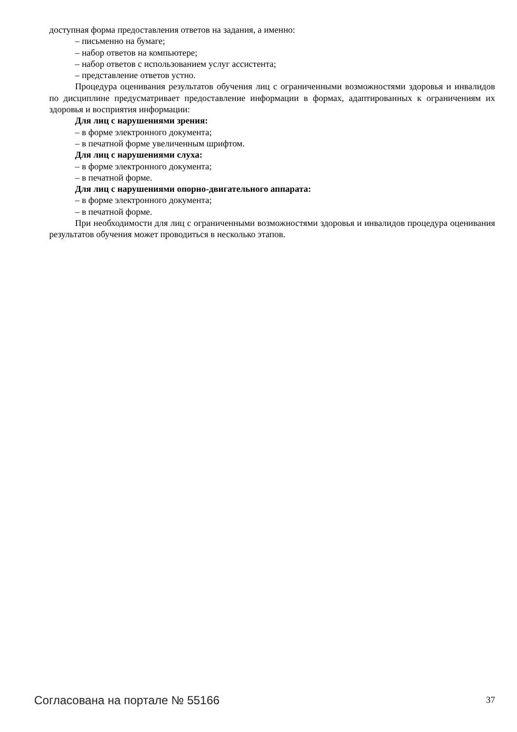доступная форма предоставления ответов на задания, а именно:
– письменно на бумаге;
– набор ответов на компьютере;
– набор ответов с использованием услуг ассистента;
– представление ответов устно.
Процедура оценивания результатов обучения лиц с ограниченными возможностями здоровья и инвалидов по дисциплине предусматривает предоставление информации в формах, адаптированных к ограничениям их здоровья и восприятия информации:
Для лиц с нарушениями зрения:
– в форме электронного документа;
– в печатной форме увеличенным шрифтом.
Для лиц с нарушениями слуха:
– в форме электронного документа;
– в печатной форме.
Для лиц с нарушениями опорно-двигательного аппарата:
– в форме электронного документа;
– в печатной форме.
При необходимости для лиц с ограниченными возможностями здоровья и инвалидов процедура оценивания результатов обучения может проводиться в несколько этапов.
Согласована на портале № 55166 37